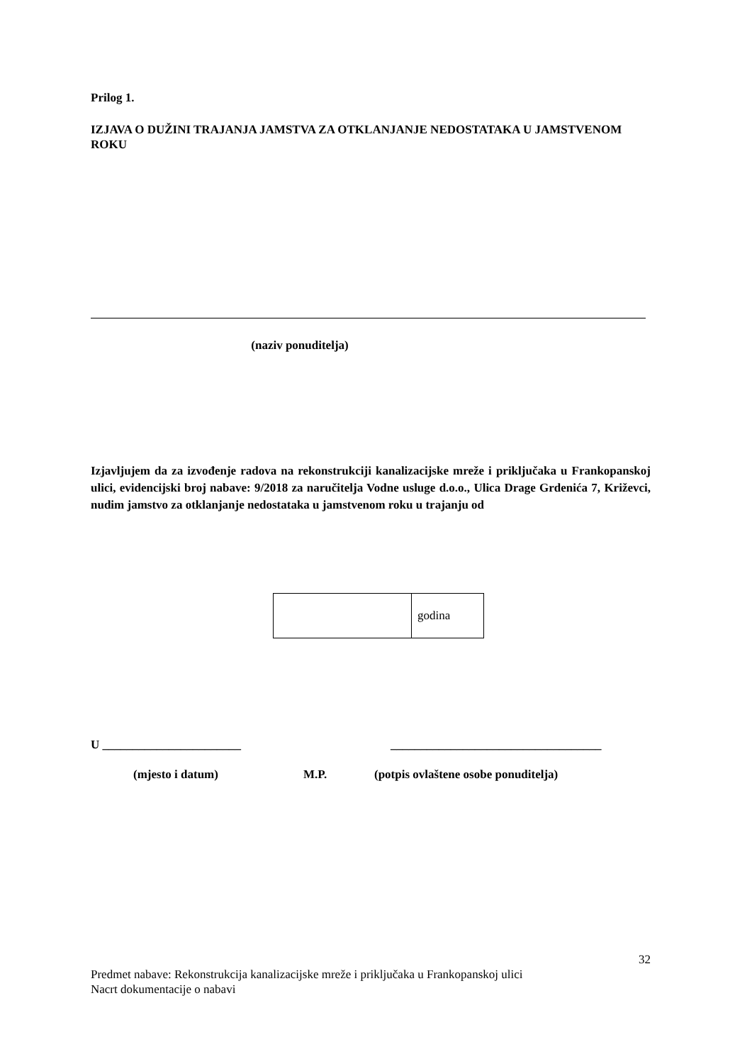Prilog 1.
IZJAVA O DUŽINI TRAJANJA JAMSTVA ZA OTKLANJANJE NEDOSTATAKA U JAMSTVENOM ROKU
(naziv ponuditelja)
Izjavljujem da za izvođenje radova na rekonstrukciji kanalizacijske mreže i priključaka u Frankopanskoj ulici, evidencijski broj nabave: 9/2018 za naručitelja Vodne usluge d.o.o., Ulica Drage Grdenića 7, Križevci, nudim jamstvo za otklanjanje nedostataka u jamstvenom roku u trajanju od
| | godina |
U _______________________ ___________________________________
(mjesto i datum) M.P. (potpis ovlaštene osobe ponuditelja)
32
Predmet nabave: Rekonstrukcija kanalizacijske mreže i priključaka u Frankopanskoj ulici
Nacrt dokumentacije o nabavi